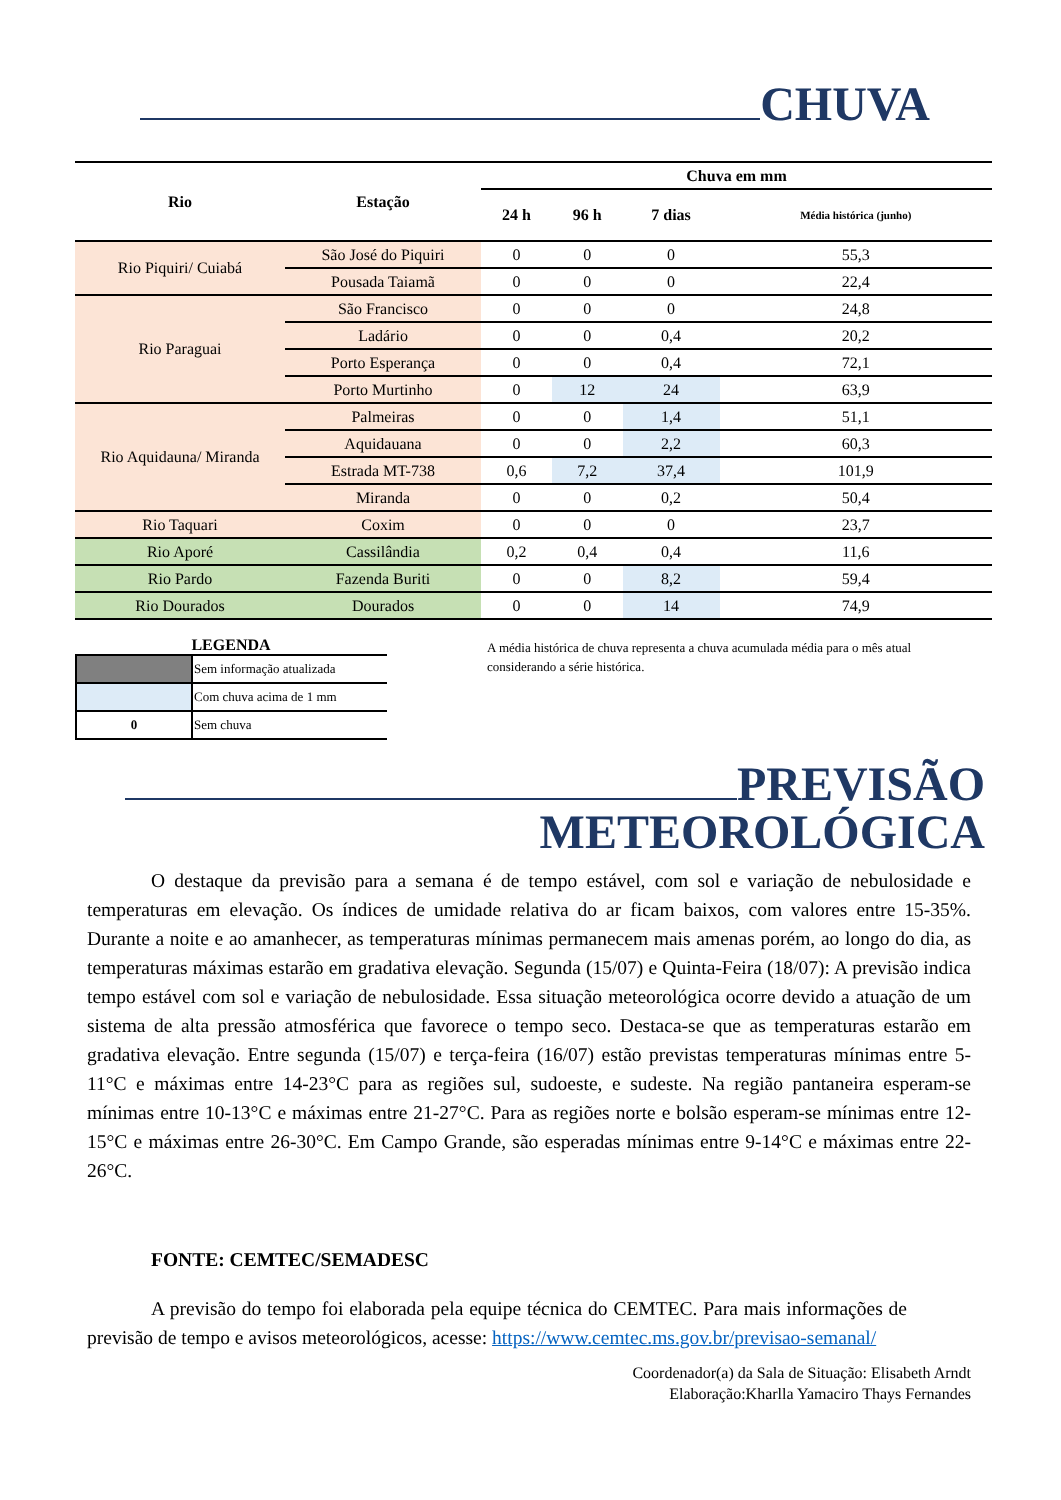CHUVA
| Rio | Estação | Chuva em mm | | | |
| --- | --- | --- | --- | --- | --- |
| | | 24 h | 96 h | 7 dias | Média histórica (junho) |
| Rio Piquiri/ Cuiabá | São José do Piquiri | 0 | 0 | 0 | 55,3 |
| | Pousada Taiamã | 0 | 0 | 0 | 22,4 |
| Rio Paraguai | São Francisco | 0 | 0 | 0 | 24,8 |
| | Ladário | 0 | 0 | 0,4 | 20,2 |
| | Porto Esperança | 0 | 0 | 0,4 | 72,1 |
| | Porto Murtinho | 0 | 12 | 24 | 63,9 |
| Rio Aquidauna/ Miranda | Palmeiras | 0 | 0 | 1,4 | 51,1 |
| | Aquidauana | 0 | 0 | 2,2 | 60,3 |
| | Estrada MT-738 | 0,6 | 7,2 | 37,4 | 101,9 |
| | Miranda | 0 | 0 | 0,2 | 50,4 |
| Rio Taquari | Coxim | 0 | 0 | 0 | 23,7 |
| Rio Aporé | Cassilândia | 0,2 | 0,4 | 0,4 | 11,6 |
| Rio Pardo | Fazenda Buriti | 0 | 0 | 8,2 | 59,4 |
| Rio Dourados | Dourados | 0 | 0 | 14 | 74,9 |
LEGENDA
| | Sem informação atualizada |
| | Com chuva acima de 1 mm |
| 0 | Sem chuva |
A média histórica de chuva representa a chuva acumulada média para o mês atual considerando a série histórica.
PREVISÃO
METEOROLÓGICA
O destaque da previsão para a semana é de tempo estável, com sol e variação de nebulosidade e temperaturas em elevação. Os índices de umidade relativa do ar ficam baixos, com valores entre 15-35%. Durante a noite e ao amanhecer, as temperaturas mínimas permanecem mais amenas porém, ao longo do dia, as temperaturas máximas estarão em gradativa elevação. Segunda (15/07) e Quinta-Feira (18/07): A previsão indica tempo estável com sol e variação de nebulosidade. Essa situação meteorológica ocorre devido a atuação de um sistema de alta pressão atmosférica que favorece o tempo seco. Destaca-se que as temperaturas estarão em gradativa elevação. Entre segunda (15/07) e terça-feira (16/07) estão previstas temperaturas mínimas entre 5-11°C e máximas entre 14-23°C para as regiões sul, sudoeste, e sudeste. Na região pantaneira esperam-se mínimas entre 10-13°C e máximas entre 21-27°C. Para as regiões norte e bolsão esperam-se mínimas entre 12-15°C e máximas entre 26-30°C. Em Campo Grande, são esperadas mínimas entre 9-14°C e máximas entre 22-26°C.
FONTE: CEMTEC/SEMADESC
A previsão do tempo foi elaborada pela equipe técnica do CEMTEC. Para mais informações de previsão de tempo e avisos meteorológicos, acesse: https://www.cemtec.ms.gov.br/previsao-semanal/
Coordenador(a) da Sala de Situação: Elisabeth Arndt
Elaboração:Kharlla Yamaciro Thays Fernandes